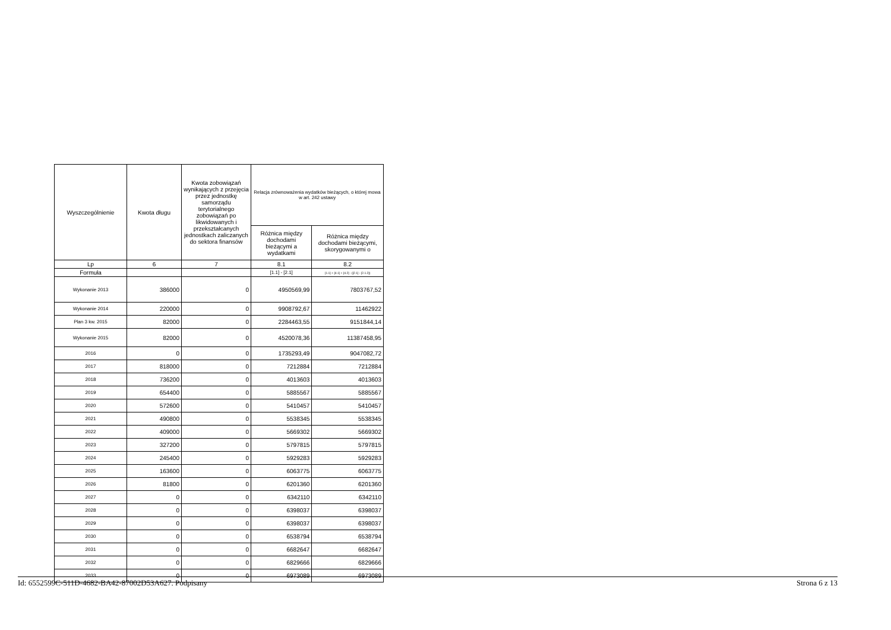| Wyszczególnienie | Kwota długu | Kwota zobowiązań wynikających z przejęcia przez jednostkę samorządu terytorialnego zobowiązań po likwidowanych i przekształcanych jednostkach zaliczanych do sektora finansów | Relacja zrównoważenia wydatków bieżących, o której mowa w art. 242 ustawy | |
| --- | --- | --- | --- | --- |
| | | | Różnica między dochodami bieżącymi a wydatkami | Różnica między dochodami bieżącymi, skorygowanymi o |
| Lp | 6 | 7 | 8.1 | 8.2 |
| Formuła | | | [1.1] - [2.1] | [1.1] + [4.1] + [4.2] - ([2.1] - [2.1.2]) |
| Wykonanie 2013 | 386000 | 0 | 4950569,99 | 7803767,52 |
| Wykonanie 2014 | 220000 | 0 | 9908792,67 | 11462922 |
| Plan 3 kw. 2015 | 82000 | 0 | 2284463,55 | 9151844,14 |
| Wykonanie 2015 | 82000 | 0 | 4520078,36 | 11387458,95 |
| 2016 | 0 | 0 | 1735293,49 | 9047082,72 |
| 2017 | 818000 | 0 | 7212884 | 7212884 |
| 2018 | 736200 | 0 | 4013603 | 4013603 |
| 2019 | 654400 | 0 | 5885567 | 5885567 |
| 2020 | 572600 | 0 | 5410457 | 5410457 |
| 2021 | 490800 | 0 | 5538345 | 5538345 |
| 2022 | 409000 | 0 | 5669302 | 5669302 |
| 2023 | 327200 | 0 | 5797815 | 5797815 |
| 2024 | 245400 | 0 | 5929283 | 5929283 |
| 2025 | 163600 | 0 | 6063775 | 6063775 |
| 2026 | 81800 | 0 | 6201360 | 6201360 |
| 2027 | 0 | 0 | 6342110 | 6342110 |
| 2028 | 0 | 0 | 6398037 | 6398037 |
| 2029 | 0 | 0 | 6398037 | 6398037 |
| 2030 | 0 | 0 | 6538794 | 6538794 |
| 2031 | 0 | 0 | 6682647 | 6682647 |
| 2032 | 0 | 0 | 6829666 | 6829666 |
| 2033 | 0 | 0 | 6973089 | 6973089 |
Id: 6552599C-511D-4682-BA42-87002D53A627. Podpisany Strona 6 z 13